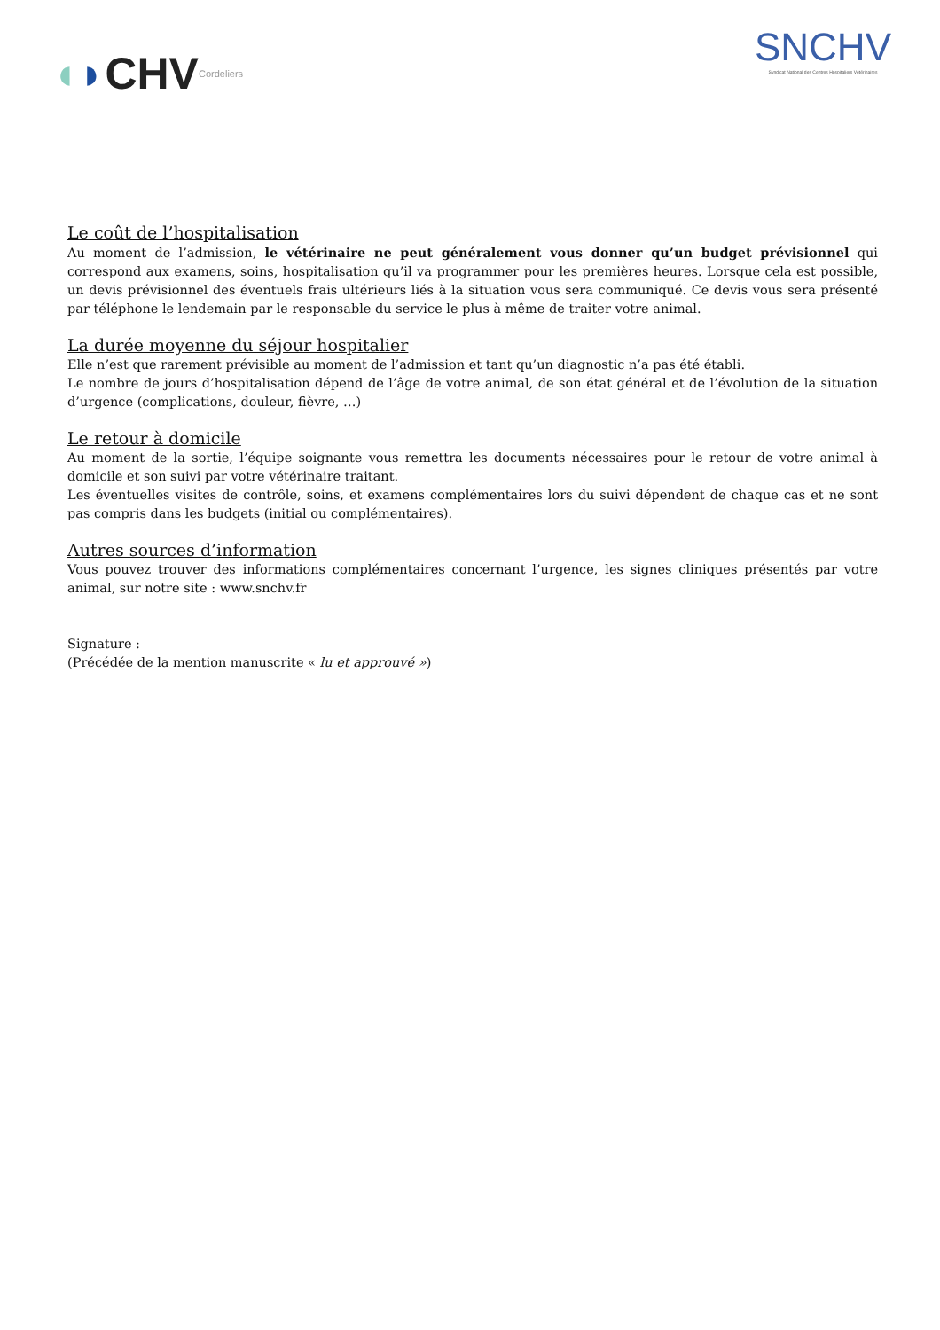◖ ◗ CHV Cordeliers
SNCHV
Syndicat National des Centres Hospitaliers Vétérinaires
Le coût de l’hospitalisation
Au moment de l’admission, le vétérinaire ne peut généralement vous donner qu’un budget prévisionnel qui correspond aux examens, soins, hospitalisation qu’il va programmer pour les premières heures. Lorsque cela est possible, un devis prévisionnel des éventuels frais ultérieurs liés à la situation vous sera communiqué. Ce devis vous sera présenté par téléphone le lendemain par le responsable du service le plus à même de traiter votre animal.
La durée moyenne du séjour hospitalier
Elle n’est que rarement prévisible au moment de l’admission et tant qu’un diagnostic n’a pas été établi.
Le nombre de jours d’hospitalisation dépend de l’âge de votre animal, de son état général et de l’évolution de la situation d’urgence (complications, douleur, fièvre, …)
Le retour à domicile
Au moment de la sortie, l’équipe soignante vous remettra les documents nécessaires pour le retour de votre animal à domicile et son suivi par votre vétérinaire traitant.
Les éventuelles visites de contrôle, soins, et examens complémentaires lors du suivi dépendent de chaque cas et ne sont pas compris dans les budgets (initial ou complémentaires).
Autres sources d’information
Vous pouvez trouver des informations complémentaires concernant l’urgence, les signes cliniques présentés par votre animal, sur notre site : www.snchv.fr
Signature :
(Précédée de la mention manuscrite « lu et approuvé »)